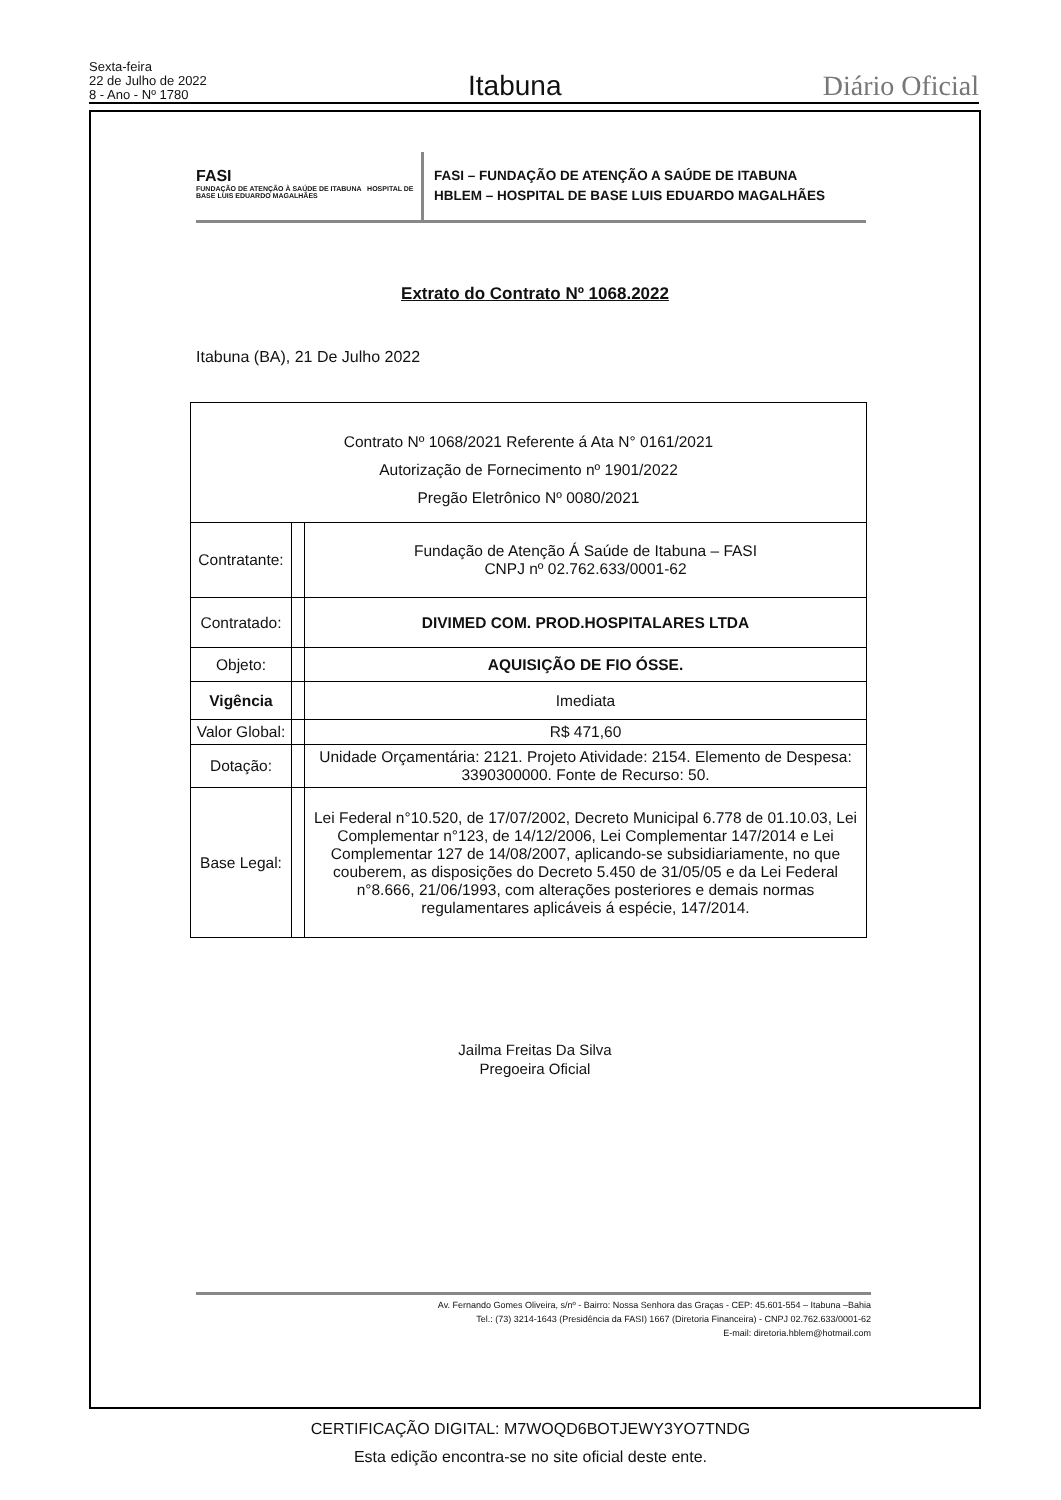Sexta-feira
22 de Julho de 2022
8 - Ano - Nº 1780
Itabuna
Diário Oficial
FASI
FUNDAÇÃO DE ATENÇÃO À SAÚDE DE ITABUNA HOSPITAL DE BASE LUIS EDUARDO MAGALHÃES
FASI – FUNDAÇÃO DE ATENÇÃO A SAÚDE DE ITABUNA
HBLEM – HOSPITAL DE BASE LUIS EDUARDO MAGALHÃES
Extrato do Contrato Nº 1068.2022
Itabuna (BA), 21 De Julho 2022
| Contrato Nº 1068/2021 Referente á Ata N° 0161/2021 Autorização de Fornecimento nº 1901/2022 Pregão Eletrônico Nº 0080/2021 | | |
| Contratante: | | Fundação de Atenção Á Saúde de Itabuna – FASI CNPJ nº 02.762.633/0001-62 |
| Contratado: | | DIVIMED COM. PROD.HOSPITALARES LTDA |
| Objeto: | | AQUISIÇÃO DE FIO ÓSSE. |
| Vigência | | Imediata |
| Valor Global: | | R$ 471,60 |
| Dotação: | | Unidade Orçamentária: 2121. Projeto Atividade: 2154. Elemento de Despesa: 3390300000. Fonte de Recurso: 50. |
| Base Legal: | | Lei Federal n°10.520, de 17/07/2002, Decreto Municipal 6.778 de 01.10.03, Lei Complementar n°123, de 14/12/2006, Lei Complementar 147/2014 e Lei Complementar 127 de 14/08/2007, aplicando-se subsidiariamente, no que couberem, as disposições do Decreto 5.450 de 31/05/05 e da Lei Federal n°8.666, 21/06/1993, com alterações posteriores e demais normas regulamentares aplicáveis á espécie, 147/2014. |
Jailma Freitas Da Silva
Pregoeira Oficial
Av. Fernando Gomes Oliveira, s/nº - Bairro: Nossa Senhora das Graças - CEP: 45.601-554 – Itabuna –Bahia
Tel.: (73) 3214-1643 (Presidência da FASI) 1667 (Diretoria Financeira) - CNPJ 02.762.633/0001-62
E-mail: diretoria.hblem@hotmail.com
CERTIFICAÇÃO DIGITAL: M7WOQD6BOTJEWY3YO7TNDG
Esta edição encontra-se no site oficial deste ente.